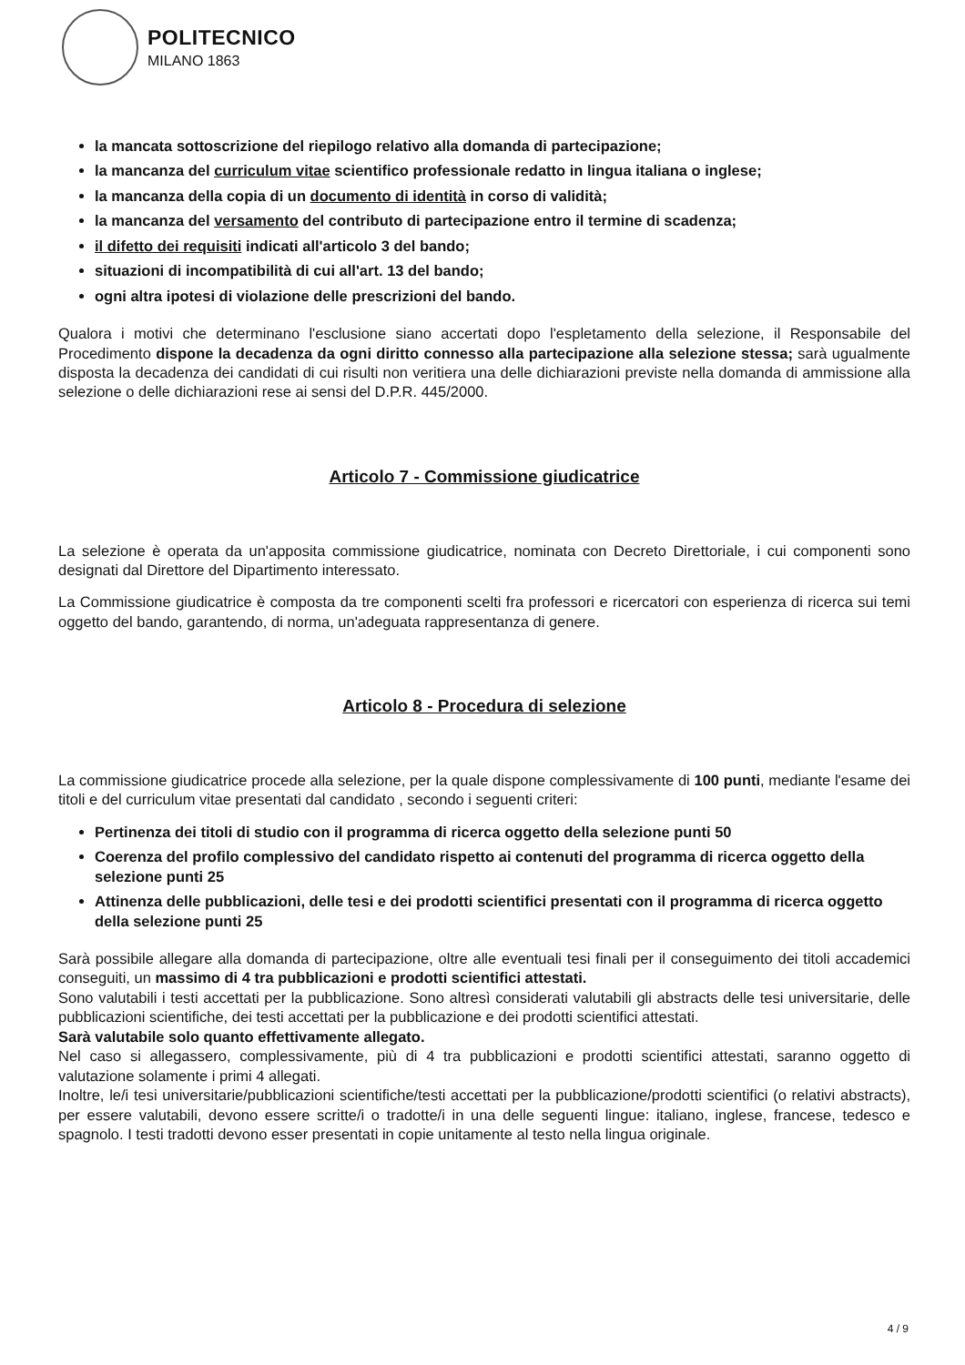POLITECNICO
MILANO 1863
la mancata sottoscrizione del riepilogo relativo alla domanda di partecipazione;
la mancanza del curriculum vitae scientifico professionale redatto in lingua italiana o inglese;
la mancanza della copia di un documento di identità in corso di validità;
la mancanza del versamento del contributo di partecipazione entro il termine di scadenza;
il difetto dei requisiti indicati all'articolo 3 del bando;
situazioni di incompatibilità di cui all'art. 13 del bando;
ogni altra ipotesi di violazione delle prescrizioni del bando.
Qualora i motivi che determinano l'esclusione siano accertati dopo l'espletamento della selezione, il Responsabile del Procedimento dispone la decadenza da ogni diritto connesso alla partecipazione alla selezione stessa; sarà ugualmente disposta la decadenza dei candidati di cui risulti non veritiera una delle dichiarazioni previste nella domanda di ammissione alla selezione o delle dichiarazioni rese ai sensi del D.P.R. 445/2000.
Articolo 7 - Commissione giudicatrice
La selezione è operata da un'apposita commissione giudicatrice, nominata con Decreto Direttoriale, i cui componenti sono designati dal Direttore del Dipartimento interessato.
La Commissione giudicatrice è composta da tre componenti scelti fra professori e ricercatori con esperienza di ricerca sui temi oggetto del bando, garantendo, di norma, un'adeguata rappresentanza di genere.
Articolo 8 - Procedura di selezione
La commissione giudicatrice procede alla selezione, per la quale dispone complessivamente di 100 punti, mediante l'esame dei titoli e del curriculum vitae presentati dal candidato , secondo i seguenti criteri:
Pertinenza dei titoli di studio con il programma di ricerca oggetto della selezione punti 50
Coerenza del profilo complessivo del candidato rispetto ai contenuti del programma di ricerca oggetto della selezione punti 25
Attinenza delle pubblicazioni, delle tesi e dei prodotti scientifici presentati con il programma di ricerca oggetto della selezione punti 25
Sarà possibile allegare alla domanda di partecipazione, oltre alle eventuali tesi finali per il conseguimento dei titoli accademici conseguiti, un massimo di 4 tra pubblicazioni e prodotti scientifici attestati.
Sono valutabili i testi accettati per la pubblicazione. Sono altresì considerati valutabili gli abstracts delle tesi universitarie, delle pubblicazioni scientifiche, dei testi accettati per la pubblicazione e dei prodotti scientifici attestati.
Sarà valutabile solo quanto effettivamente allegato.
Nel caso si allegassero, complessivamente, più di 4 tra pubblicazioni e prodotti scientifici attestati, saranno oggetto di valutazione solamente i primi 4 allegati.
Inoltre, le/i tesi universitarie/pubblicazioni scientifiche/testi accettati per la pubblicazione/prodotti scientifici (o relativi abstracts), per essere valutabili, devono essere scritte/i o tradotte/i in una delle seguenti lingue: italiano, inglese, francese, tedesco e spagnolo. I testi tradotti devono esser presentati in copie unitamente al testo nella lingua originale.
4 / 9